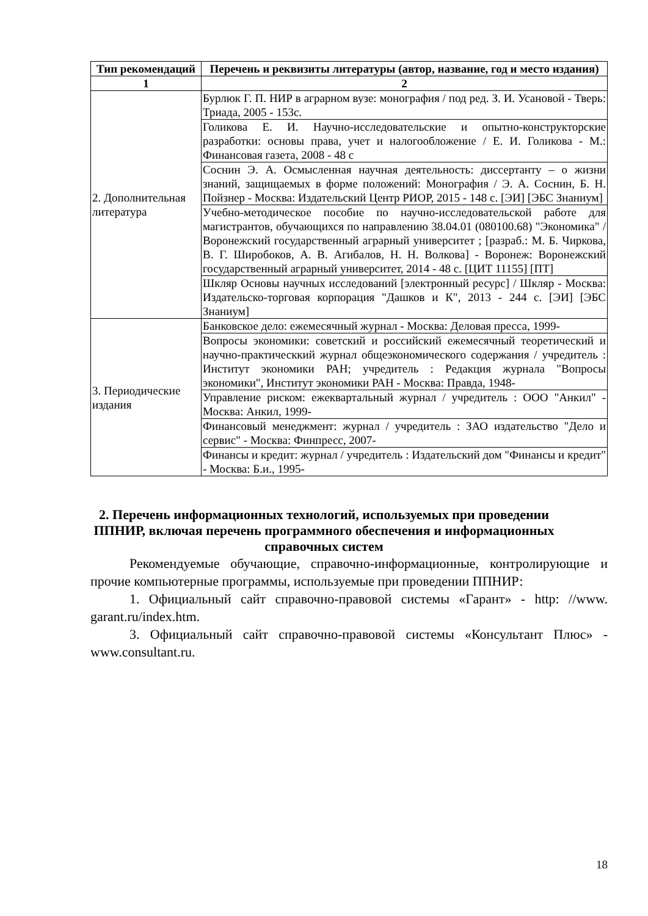| Тип рекомендаций | Перечень и реквизиты литературы (автор, название, год и место издания) |
| --- | --- |
| 1 | 2 |
| 2. Дополнительная литература | Бурлюк Г. П. НИР в аграрном вузе: монография / под ред. З. И. Усановой - Тверь: Триада, 2005 - 153с. |
| | Голикова Е. И. Научно-исследовательские и опытно-конструкторские разработки: основы права, учет и налогообложение / Е. И. Голикова - М.: Финансовая газета, 2008 - 48 с |
| | Соснин Э. А. Осмысленная научная деятельность: диссертанту – о жизни знаний, защищаемых в форме положений: Монография / Э. А. Соснин, Б. Н. Пойзнер - Москва: Издательский Центр РИОР, 2015 - 148 с. [ЭИ] [ЭБС Знаниум] |
| | Учебно-методическое пособие по научно-исследовательской работе для магистрантов, обучающихся по направлению 38.04.01 (080100.68) "Экономика" / Воронежский государственный аграрный университет ; [разраб.: М. Б. Чиркова, В. Г. Широбоков, А. В. Агибалов, Н. Н. Волкова] - Воронеж: Воронежский государственный аграрный университет, 2014 - 48 с. [ЦИТ 11155] [ПТ] |
| | Шкляр Основы научных исследований [электронный ресурс] / Шкляр - Москва: Издательско-торговая корпорация "Дашков и К", 2013 - 244 с. [ЭИ] [ЭБС Знаниум] |
| 3. Периодические издания | Банковское дело: ежемесячный журнал - Москва: Деловая пресса, 1999- |
| | Вопросы экономики: советский и российский ежемесячный теоретический и научно-практическкий журнал общеэкономического содержания / учредитель : Институт экономики РАН; учредитель : Редакция журнала "Вопросы экономики", Институт экономики РАН - Москва: Правда, 1948- |
| | Управление риском: ежеквартальный журнал / учредитель : ООО "Анкил" - Москва: Анкил, 1999- |
| | Финансовый менеджмент: журнал / учредитель : ЗАО издательство "Дело и сервис" - Москва: Финпресс, 2007- |
| | Финансы и кредит: журнал / учредитель : Издательский дом "Финансы и кредит" - Москва: Б.и., 1995- |
2. Перечень информационных технологий, используемых при проведении ППНИР, включая перечень программного обеспечения и информационных справочных систем
Рекомендуемые обучающие, справочно-информационные, контролирующие и прочие компьютерные программы, используемые при проведении ППНИР:
1. Официальный сайт справочно-правовой системы «Гарант» - http: //www. garant.ru/index.htm.
3. Официальный сайт справочно-правовой системы «Консультант Плюс» - www.consultant.ru.
18